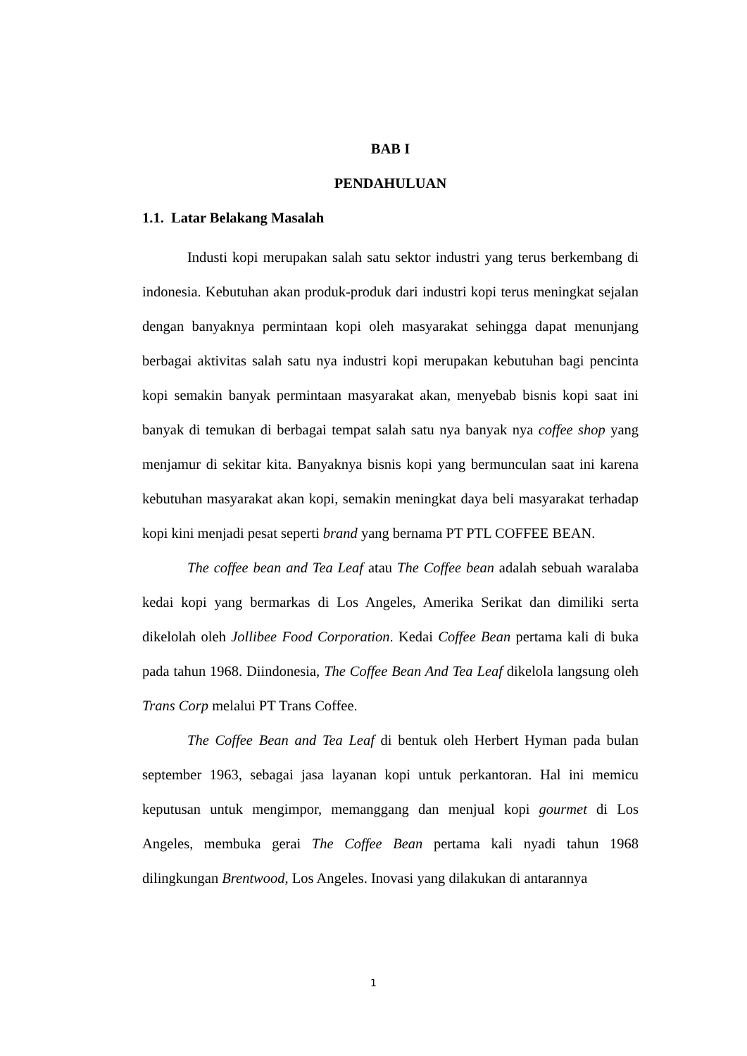BAB I
PENDAHULUAN
1.1. Latar Belakang Masalah
Industi kopi merupakan salah satu sektor industri yang terus berkembang di indonesia. Kebutuhan akan produk-produk dari industri kopi terus meningkat sejalan dengan banyaknya permintaan kopi oleh masyarakat sehingga dapat menunjang berbagai aktivitas salah satu nya industri kopi merupakan kebutuhan bagi pencinta kopi semakin banyak permintaan masyarakat akan, menyebab bisnis kopi saat ini banyak di temukan di berbagai tempat salah satu nya banyak nya coffee shop yang menjamur di sekitar kita. Banyaknya bisnis kopi yang bermunculan saat ini karena kebutuhan masyarakat akan kopi, semakin meningkat daya beli masyarakat terhadap kopi kini menjadi pesat seperti brand yang bernama PT PTL COFFEE BEAN.
The coffee bean and Tea Leaf atau The Coffee bean adalah sebuah waralaba kedai kopi yang bermarkas di Los Angeles, Amerika Serikat dan dimiliki serta dikelolah oleh Jollibee Food Corporation. Kedai Coffee Bean pertama kali di buka pada tahun 1968. Diindonesia, The Coffee Bean And Tea Leaf dikelola langsung oleh Trans Corp melalui PT Trans Coffee.
The Coffee Bean and Tea Leaf di bentuk oleh Herbert Hyman pada bulan september 1963, sebagai jasa layanan kopi untuk perkantoran. Hal ini memicu keputusan untuk mengimpor, memanggang dan menjual kopi gourmet di Los Angeles, membuka gerai The Coffee Bean pertama kali nyadi tahun 1968 dilingkungan Brentwood, Los Angeles. Inovasi yang dilakukan di antarannya
1